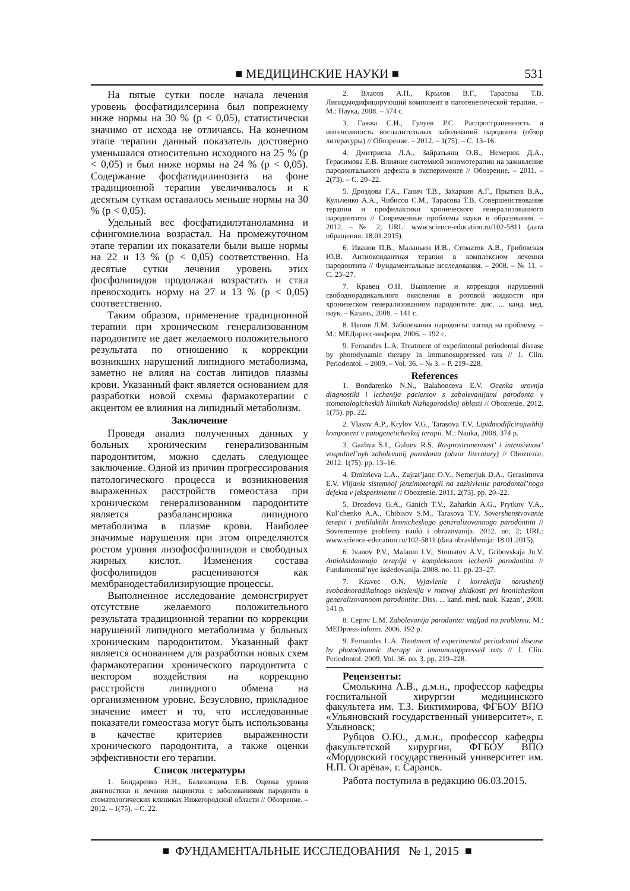■ МЕДИЦИНСКИЕ НАУКИ ■
531
На пятые сутки после начала лечения уровень фосфатидилсерина был попрежнему ниже нормы на 30 % (p < 0,05), статистически значимо от исхода не отличаясь. На конечном этапе терапии данный показатель достоверно уменьшался относительно исходного на 25 % (p < 0,05) и был ниже нормы на 24 % (p < 0,05). Содержание фосфатидилинозита на фоне традиционной терапии увеличивалось и к десятым суткам оставалось меньше нормы на 30 % (p < 0,05).
Удельный вес фосфатидилэтаноламина и сфингомиелина возрастал. На промежуточном этапе терапии их показатели были выше нормы на 22 и 13 % (p < 0,05) соответственно. На десятые сутки лечения уровень этих фосфолипидов продолжал возрастать и стал превосходить норму на 27 и 13 % (p < 0,05) соответственно.
Таким образом, применение традиционной терапии при хроническом генерализованном пародонтите не дает желаемого положительного результата по отношению к коррекции возникших нарушений липидного метаболизма, заметно не влияя на состав липидов плазмы крови. Указанный факт является основанием для разработки новой схемы фармакотерапии с акцентом ее влияния на липидный метаболизм.
Заключение
Проведя анализ полученных данных у больных хроническим генерализованным пародонтитом, можно сделать следующее заключение. Одной из причин прогрессирования патологического процесса и возникновения выраженных расстройств гомеостаза при хроническом генерализованном пародонтите является разбалансировка липидного метаболизма в плазме крови. Наиболее значимые нарушения при этом определяются ростом уровня лизофосфолипидов и свободных жирных кислот. Изменения состава фосфолипидов расцениваются как мембранодестабилизирующие процессы.
Выполненное исследование демонстрирует отсутствие желаемого положительного результата традиционной терапии по коррекции нарушений липидного метаболизма у больных хроническим пародонтитом. Указанный факт является основанием для разработки новых схем фармакотерапии хронического пародонтита с вектором воздействия на коррекцию расстройств липидного обмена на организменном уровне. Безусловно, прикладное значение имеет и то, что исследованные показатели гомеостаза могут быть использованы в качестве критериев выраженности хронического пародонтита, а также оценки эффективности его терапии.
Список литературы
1. Бондаренко Н.Н., Балахонцева Е.В. Оценка уровня диагностики и лечения пациентов с заболеваниями пародонта в стоматологических клиниках Нижегородской области // Обозрение. – 2012. – 1(75). – С. 22.
2. Власов А.П., Крылов В.Г., Тарасова Т.В. Липидмодифицирующий компонент в патогенетической терапии. – М.: Наука, 2008. – 374 с.
3. Гажва С.И., Гулуев Р.С. Распространенность и интенсивность воспалительных заболеваний пародонта (обзор литературы) // Обозрение. – 2012. – 1(75). – С. 13–16.
4. Дмитриева Л.А., Зайратьянц О.В., Немерюк Д.А., Герасимова Е.В. Влияние системной энзимотерапии на заживление пародонтального дефекта в эксперименте // Обозрение. – 2011. – 2(73). – С. 20–22.
5. Дроздова Г.А., Ганич Т.В., Захаркин А.Г., Прытков В.А., Кульченко А.А., Чибисов С.М., Тарасова Т.В. Совершенствование терапии и профилактики хронического генерализованного пародонтита // Современные проблемы науки и образования. – 2012. – № 2; URL: www.science-education.ru/102-5811 (дата обращения: 18.01.2015).
6. Иванов П.В., Маланьин И.В., Стоматов А.В., Грибовская Ю.В. Антиоксидантная терапия в комплексном лечении пародонтита // Фундаментальные исследования. – 2008. – № 11. – С. 23–27.
7. Кравец О.Н. Выявление и коррекция нарушений свободнорадикального окисления в ротовой жидкости при хроническом генерализованном пародонтите: дис. ... канд. мед. наук. – Казань, 2008. – 141 с.
8. Цепов Л.М. Заболевания пародонта: взгляд на проблему. – М.: МЕДпресс-информ, 2006. – 192 с.
9. Fernandes L.A. Treatment of experimental periodontal disease by photodynamic therapy in immunosuppressed rats // J. Clin. Periodontol. – 2009. – Vol. 36. – № 3. – P. 219–228.
References
1. Bondarenko N.N., Balahonceva E.V. Ocenka urovnja diagnostiki i lechenija pacientov s zabolevanijami parodonta v stomatologicheskih klinikah Nizhegorodskoj oblasti // Obozrenie. 2012. 1(75). pp. 22.
2. Vlasov A.P., Krylov V.G., Tarasova T.V. Lipidmodificirujushhij komponent v patogeneticheskoj terapii. M.: Nauka, 2008. 374 p.
3. Gazhva S.I., Guluev R.S. Rasprostranennost’ i intensivnost’ vospalitel’nyh zabolevanij parodonta (obzor literatury) // Obozrenie. 2012. 1(75). pp. 13–16.
4. Dmitrieva L.A., Zajrat’janc O.V., Nemerjuk D.A., Gerasimova E.V. Vlijanie sistemnoj jenzimoterapii na zazhivlenie parodontal’nogo defekta v jeksperimente // Obozrenie. 2011. 2(73). pp. 20–22.
5. Drozdova G.A., Ganich T.V., Zaharkin A.G., Prytkov V.A., Kul’chenko A.A., Chibisov S.M., Tarasova T.V. Sovershenstvovanie terapii i profilaktiki hronicheskogo generalizovannogo parodontita // Sovremennye problemy nauki i obrazovanija. 2012. no. 2; URL: www.science-education.ru/102-5811 (data obrashhenija: 18.01.2015).
6. Ivanov P.V., Malanin I.V., Stomatov A.V., Gribovskaja Ju.V. Antioksidantnaja terapija v kompleksnom lechenii parodontita // Fundamental’nye issledovanija. 2008. no. 11. pp. 23–27.
7. Kravec O.N. Vyjavlenie i korrekcija narushenij svobodnoradikalnogo okislenija v rotovoj zhidkosti pri hronicheskom generalizovannom parodontite: Diss. ... kand. med. nauk. Kazan’, 2008. 141 p.
8. Cepov L.M. Zabolevanija parodonta: vzgljad na problemu. M.: MEDpress-inform. 2006. 192 p.
9. Fernandes L.A. Treatment of experimental periodontal disease by photodynamic therapy in immunosuppressed rats // J. Clin. Periodontol. 2009. Vol. 36. no. 3. pp. 219–228.
Рецензенты:
Смолькина А.В., д.м.н., профессор кафедры госпитальной хирургии медицинского факультета им. Т.З. Биктимирова, ФГБОУ ВПО «Ульяновский государственный университет», г. Ульяновск;
Рубцов О.Ю., д.м.н., профессор кафедры факультетской хирургии, ФГБОУ ВПО «Мордовский государственный университет им. Н.П. Огарёва», г. Саранск.
Работа поступила в редакцию 06.03.2015.
■ ФУНДАМЕНТАЛЬНЫЕ ИССЛЕДОВАНИЯ № 1, 2015 ■